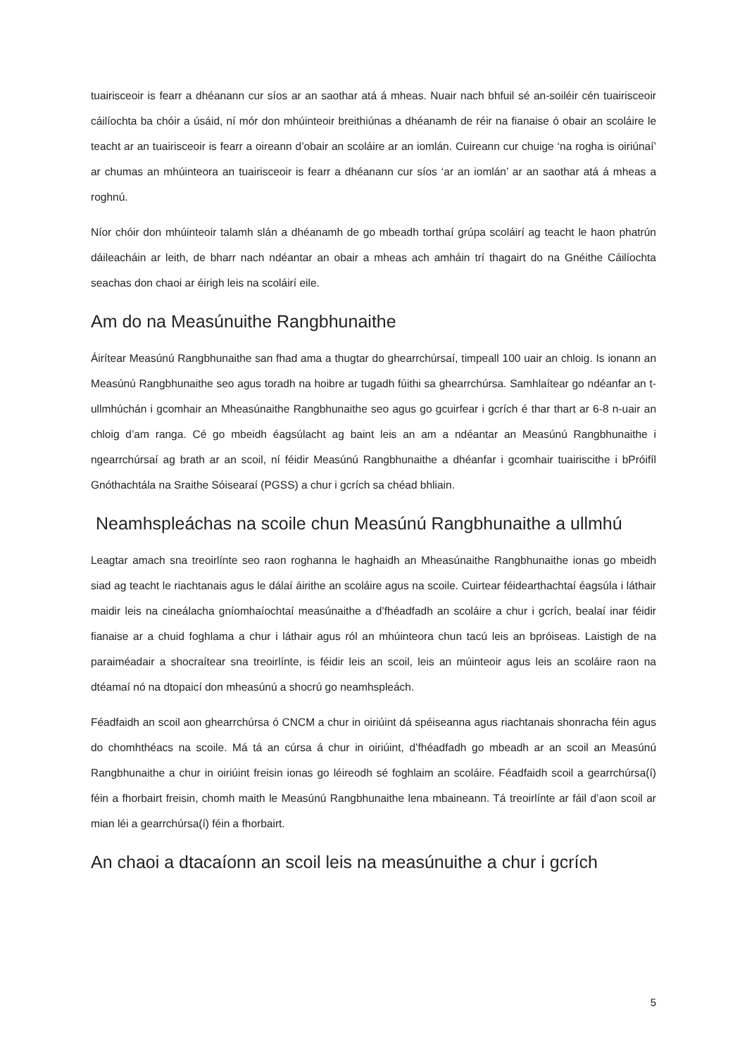tuairisceoir is fearr a dhéanann cur síos ar an saothar atá á mheas. Nuair nach bhfuil sé an-soiléir cén tuairisceoir cáilíochta ba chóir a úsáid, ní mór don mhúinteoir breithiúnas a dhéanamh de réir na fianaise ó obair an scoláire le teacht ar an tuairisceoir is fearr a oireann d’obair an scoláire ar an iomlán. Cuireann cur chuige ‘na rogha is oiriúnaí’ ar chumas an mhúinteora an tuairisceoir is fearr a dhéanann cur síos ‘ar an iomlán’ ar an saothar atá á mheas a roghnú.
Níor chóir don mhúinteoir talamh slán a dhéanamh de go mbeadh torthaí grúpa scoláirí ag teacht le haon phatrún dáileacháin ar leith, de bharr nach ndéantar an obair a mheas ach amháin trí thagairt do na Gnéithe Cáilíochta seachas don chaoi ar éirigh leis na scoláirí eile.
Am do na Measúnuithe Rangbhunaithe
Áirítear Measúnú Rangbhunaithe san fhad ama a thugtar do ghearrchúrsaí, timpeall 100 uair an chloig. Is ionann an Measúnú Rangbhunaithe seo agus toradh na hoibre ar tugadh fúithi sa ghearrchúrsa. Samhlaítear go ndéanfar an t-ullmhúchán i gcomhair an Mheasúnaithe Rangbhunaithe seo agus go gcuirfear i gcrích é thar thart ar 6-8 n-uair an chloig d’am ranga. Cé go mbeidh éagsúlacht ag baint leis an am a ndéantar an Measúnú Rangbhunaithe i ngearrchúrsaí ag brath ar an scoil, ní féidir Measúnú Rangbhunaithe a dhéanfar i gcomhair tuairiscithe i bPróifíl Gnóthachtála na Sraithe Sóisearaí (PGSS) a chur i gcrích sa chéad bhliain.
Neamhspleáchas na scoile chun Measúnú Rangbhunaithe a ullmhú
Leagtar amach sna treoirlínte seo raon roghanna le haghaidh an Mheasúnaithe Rangbhunaithe ionas go mbeidh siad ag teacht le riachtanais agus le dálaí áirithe an scoláire agus na scoile. Cuirtear féidearthachtaí éagsúla i láthair maidir leis na cineálacha gníomhaíochtaí measúnaithe a d’fhéadfadh an scoláire a chur i gcrích, bealaí inar féidir fianaise ar a chuid foghlama a chur i láthair agus ról an mhúinteora chun tacú leis an bpróiseas. Laistigh de na paraiméadair a shocraítear sna treoirlínte, is féidir leis an scoil, leis an múinteoir agus leis an scoláire raon na dtéamaí nó na dtopaicí don mheasúnú a shocrú go neamhspleách.
Féadfaidh an scoil aon ghearrchúrsa ó CNCM a chur in oiriúint dá spéiseanna agus riachtanais shonracha féin agus do chomhthéacs na scoile. Má tá an cúrsa á chur in oiriúint, d’fhéadfadh go mbeadh ar an scoil an Measúnú Rangbhunaithe a chur in oiriúint freisin ionas go léireodh sé foghlaim an scoláire. Féadfaidh scoil a gearrchúrsa(í) féin a fhorbairt freisin, chomh maith le Measúnú Rangbhunaithe lena mbaineann. Tá treoirlínte ar fáil d’aon scoil ar mian léi a gearrchúrsa(í) féin a fhorbairt.
An chaoi a dtacaíonn an scoil leis na measúnuithe a chur i gcrích
5